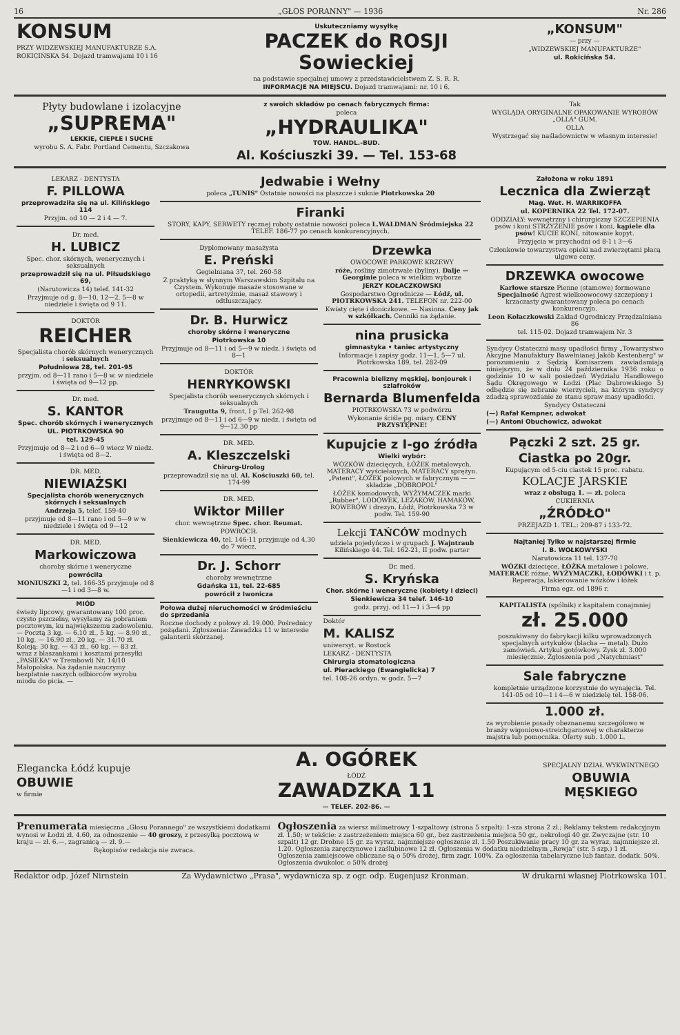16 „GŁOS PORANNY" — 1936 Nr. 286
KONSUM
PRZY WIDZEWSKIEJ MANUFAKTURZE S.A.
ROKICIŃSKA 54. Dojazd tramwajami 10 i 16
Uskuteczniamy wysyłkę
PACZEK do ROSJI Sowieckiej
na podstawie specjalnej umowy z przedstawicielstwem Z. S. R. R.
INFORMACJE NA MIEJSCU. Dojazd tramwajami: nr. 10 i 6.
„KONSUM"
— przy —
„WIDZEWSKIEJ MANUFAKTURZE"
ul. Rokicińska 54.
Płyty budowlane i izolacyjne
„SUPREMA"
LEKKIE, CIEPŁE i SUCHE
wyrobu S. A. Fabr. Portland Cementu, Szczakowa
z swoich składów po cenach fabrycznych firma:
poleca
„HYDRAULIKA"
TOW. HANDL.-BUD.
Al. Kościuszki 39. — Tel. 153-68
Tak
WYGLĄDA ORYGINALNE OPAKOWANIE WYROBÓW „OLLA" GUM.
OLLA
Wystrzegać się naśladownictw w własnym interesie!
LEKARZ - DENTYSTA
F. PILLOWA
przeprowadziła się na ul. Kilińskiego 114
Przyjm. od 10 — 2 i 4 — 7.
Dr. med.
H. LUBICZ
Spec. chor. skórnych, wenerycznych i seksualnych
przeprowadził się na ul. Piłsudskiego 69,
(Narutowicza 14) telef. 141-32
Przyjmuje od g. 8—10, 12—2, 5—8 w niedziele i święta od 9 11.
DOKTÓR
REICHER
Specjalista chorób skórnych wenerycznych i seksualnych
Południowa 28, tel. 201-95
przyjm. od 8—11 rano i 5—8 w. w niedziele i święta od 9—12 pp.
Dr. med.
S. KANTOR
Spec. chorób skórnych i wenerycznych
UL. PIOTRKOWSKA 90
tel. 129-45
Przyjmuje od 8—2 i od 6—9 wiecz W niedz. i święta od 8—2.
DR. MED.
NIEWIAŻSKI
Specjalista chorób wenerycznych skórnych i seksualnych
Andrzeja 5, telef. 159-40
przyjmuje od 8—11 rano i od 5—9 w w niedziele i święta od 9—12
DR. MED.
Markowiczowa
choroby skórne i weneryczne
powróciła
MONIUSZKI 2, tel. 166-35 przyjmuje od 8—1 i od 3—8 w.
MIÓD
świeży lipcowy, gwarantowany 100 proc. czysto pszczelny, wysyłamy za pobraniem pocztowym, ku największemu zadowoleniu. — Pocztą 3 kg. — 6.10 zł., 5 kg. — 8.90 zł., 10 kg. — 16.90 zł., 20 kg. — 31.70 zł. Koleją: 30 kg. — 43 zł., 60 kg. — 83 zł. wraz z blaszankami i kosztami przesyłki „PASIEKA" w Trembowli Nr. 14/10 Małopolska. Na żądanie nauczymy bezpłatnie naszych odbiorców wyrobu miodu do picia. —
Jedwabie i Wełny
poleca „TUNIS" Ostatnie nowości na płaszcze i suknie Piotrkowska 20
Firanki
STORY, KAPY, SERWETY ręcznej roboty ostatnie nowości poleca L.WALDMAN Śródmiejska 22 TELEF. 186-77 po cenach konkurencyjnych.
Dyplomowany masażysta
E. Preński
Gegielniana 37, tel. 260-58
Z praktyką w słynnym Warszawskim Szpitalu na Czystem. Wykonuje masaże stosowane w ortopedii, artretyźmie, masaż stawowy i odtłuszczający.
Dr. B. Hurwicz
choroby skórne i weneryczne
Piotrkowska 10
Przyjmuje od 8—11 i od 5—9 w niedz. i święta od 8—1
DOKTÓR
HENRYKOWSKI
Specjalista chorób wenerycznych skórnych i seksualnych
Traugutta 9, front, I p Tel. 262-98
przyjmuje od 8—11 i od 6—9 w niedz. i święta od 9—12.30 pp
DR. MED.
A. Kleszczelski
Chirurg-Urolog
przeprowadził się na ul. Al. Kościuszki 60, tel. 174-99
DR. MED.
Wiktor Miller
chor. wewnętrzne Spec. chor. Reumat.
POWRÓCIŁ
Sienkiewicza 40, tel. 146-11 przyjmuje od 4.30 do 7 wiecz.
Dr. J. Schorr
choroby wewnętrzne
Gdańska 11, tel. 22-685
powrócił z Iwonicza
Połowa dużej nieruchomości w śródmieściu do sprzedania
Roczne dochody z połowy zł. 19.000. Pośrednicy pożądani. Zgłoszenia: Zawadzka 11 w interesie galanterii skórzanej.
Drzewka
OWOCOWE PARKOWE KRZEWY
róże, rośliny zimotrwałe (byliny). Dalje — Georginie poleca w wielkim wyborze
JERZY KOŁACZKOWSKI
Gospodarstwo Ogrodnicze — Łódź, ul. PIOTRKOWSKA 241. TELEFON nr. 222-00
Kwiaty cięte i doniczkowe. — Nasiona. Ceny jak w szkółkach. Cenniki na żądanie.
nina prusicka
gimnastyka • taniec artystyczny
Informacje i zapisy godz. 11—1, 5—7 ul. Piotrkowska 189, tel. 282-09
Pracownia bielizny męskiej, bonjourek i szlafroków
Bernarda Blumenfelda
PIOTRKOWSKA 73 w podwórzu
Wykonanie ściśle pg. miary. CENY PRZYSTĘPNE!
Kupujcie z I-go źródła
Wielki wybór:
WÓZKÓW dziecięcych, ŁÓŻEK metalowych, MATERACY wyściełanych, MATERACY sprężyn. „Patent", ŁÓŻEK polowych w fabrycznym — — składzie „DOBROPOL"
ŁÓŻEK komodowych, WYŻYMACZEK marki „Rubber", LODÓWEK, LEŻAKÓW, HAMAKÓW, ROWERÓW i drezyn. Łódź, Piotrkowska 73 w podw. Tel. 159-90
Lekcji TAŃCÓW modnych
udziela pojedyńczo i w grupach J. Wajntraub Kilińskiego 44. Tel. 162-21, II podw. parter
Dr. med.
S. Kryńska
Chor. skórne i weneryczne (kobiety i dzieci)
Sienkiewicza 34 telef. 146-10
godz. przyj. od 11—1 i 3—4 pp
Doktór
M. KALISZ
uniwersyt. w Rostock
LEKARZ - DENTYSTA
Chirurgia stomatologiczna
ul. Pierackiego (Ewangielicka) 7
tel. 108-26 ordyn. w godz. 5—7
Założona w roku 1891
Lecznica dla Zwierząt
Mag. Wet. H. WARRIKOFFA
ul. KOPERNIKA 22 Tel. 172-07.
ODDZIAŁY: wewnętrzny i chirurgiczny SZCZEPIENIA psów i koni STRZYŻENIE psów i koni, kąpiele dla psów! KUCIE KONI, nitowanie kopyt.
Przyjęcia w przychodni od 8-1 i 3—6
Członkowie towarzystwa opieki nad zwierzętami płacą ulgowe ceny.
DRZEWKA owocowe
Karłowe starsze Pienne (stamowe) formowane Specjalność Agrest wielkoowocowy szczepiony i krzaczasty gwarantowany poleca po cenach konkurencyjn.
Leon Kołaczkowski Zakład Ogrodniczy Przędzalniana 86
tel. 115-02. Dojazd tramwajem Nr. 3
Syndycy Ostateczni masy upadłości firmy „Towarzystwo Akcyjne Manufaktury Bawełnianej Jakób Kestenberg" w porozumieniu z Sędzią Komisarzem zawiadamiają niniejszym, że w dniu 24 października 1936 roku o godzinie 10 w sali posiedzeń Wydziału Handlowego Sądu Okręgowego w Łodzi (Plac Dąbrowskiego 5) odbędzie się zebranie wierzycieli, na którym syndycy zdadzą sprawozdanie ze stanu spraw masy upadłości.
Syndycy Ostateczni
(—) Rafał Kempner, adwokat
(—) Antoni Obuchowicz, adwokat
Pączki 2 szt. 25 gr.
Ciastka po 20gr.
Kupującym od 5-ciu ciastek 15 proc. rabatu.
KOLACJE JARSKIE
wraz z obsługą 1. — zł. poleca
CUKIERNIA
„ŹRÓDŁO"
PRZEJAZD 1. TEL.: 209-87 i 133-72.
Najtaniej Tylko w najstarszej firmie
I. B. WOŁKOWYSKI
Narutowicza 11 tel. 137-70
WÓZKI dziecięce, ŁÓŻKA metalowe i polowe, MATERACE różne, WYŻYMACZKI, ŁODÓWKI i t. p. Reperacja, lakierowanie wózków i łóżek
Firma egz. od 1896 r.
KAPITALISTA (spólnik) z kapitałem conajmniej
zł. 25.000
poszukiwany do fabrykacji kilku wprowadzonych specjalnych artykułów (blacha — metal). Dużo zamówień. Artykuł gotówkowy. Zysk zł. 3.000 miesięcznie. Zgłoszenia pod „Natychmiast"
Sale fabryczne
kompletnie urządzone korzystnie do wynajęcia. Tel. 141-05 od 10—1 i 4—6 w niedzielę tel. 158-06.
1.000 zł.
za wyrobienie posady obeznanemu szczegółowo w branży wigoniowo-streichgarnowej w charakterze majstra lub pomocnika. Oferty sub. 1.000 L.
Elegancka Łódź kupuje
OBUWIE
w firmie
A. OGÓREK
ŁÓDŹ
ZAWADZKA 11
— TELEF. 202-86. —
SPECJALNY DZIAŁ WYKWINTNEGO
OBUWIA MĘSKIEGO
Prenumerata miesięczna „Głosu Porannego" ze wszystkiemi dodatkami wynosi w Łodzi zł. 4.60, za odnoszenie — 40 groszy, z przesyłką pocztową w kraju — zł. 6.—, zagranicą — zł. 9.—
Rękopisów redakcja nie zwraca.
Ogłoszenia za wiersz milimetrowy 1-szpaltowy (strona 5 szpalt): 1-sza strona 2 zł.; Reklamy tekstem redakcyjnym zł. 1.50; w tekście: z zastrzeżeniem miejsca 60 gr., bez zastrzeżenia miejsca 50 gr., nekrologi 40 gr. Zwyczajne (str. 10 szpalt) 12 gr. Drobne 15 gr. za wyraz, najmniejsze ogłoszenie zł. 1.50 Poszukiwanie pracy 10 gr. za wyraz, najmniejsze zł. 1.20. Ogłoszenia zaręczynowe i zaślubinowe 12 zł. Ogłoszenia w dodatku niedzielnym „Rewja" (str. 5 szp.) 1 zł. Ogłoszenia zamiejscowe obliczane są o 50% drożej, firm zagr. 100%. Za ogłoszenia tabelaryczne lub fantaz. dodatk. 50%. Ogłoszenia dwukolor. o 50% drożej
Redaktor odp. Józef Nirnstein Za Wydawnictwo „Prasa", wydawnicza sp. z ogr. odp. Eugenjusz Kronman. W drukarni własnej Piotrkowska 101.